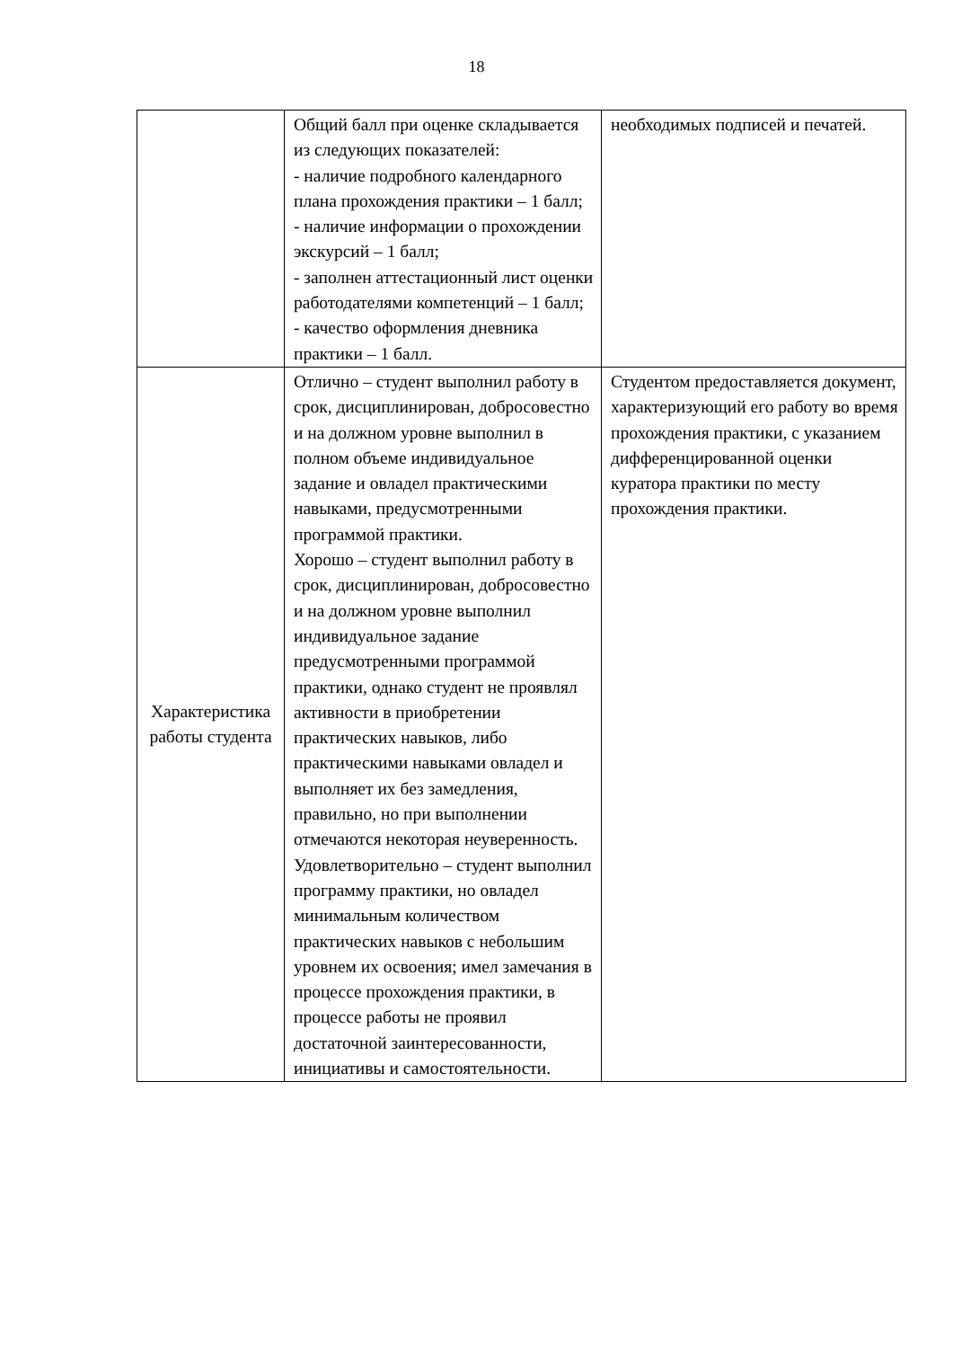18
| | Общий балл при оценке складывается из следующих показателей: - наличие подробного календарного плана прохождения практики – 1 балл; - наличие информации о прохождении экскурсий – 1 балл; - заполнен аттестационный лист оценки работодателями компетенций – 1 балл; - качество оформления дневника практики – 1 балл. | необходимых подписей и печатей. |
| Характеристика работы студента | Отлично – студент выполнил работу в срок, дисциплинирован, добросовестно и на должном уровне выполнил в полном объеме индивидуальное задание и овладел практическими навыками, предусмотренными программой практики. Хорошо – студент выполнил работу в срок, дисциплинирован, добросовестно и на должном уровне выполнил индивидуальное задание предусмотренными программой практики, однако студент не проявлял активности в приобретении практических навыков, либо практическими навыками овладел и выполняет их без замедления, правильно, но при выполнении отмечаются некоторая неуверенность. Удовлетворительно – студент выполнил программу практики, но овладел минимальным количеством практических навыков с небольшим уровнем их освоения; имел замечания в процессе прохождения практики, в процессе работы не проявил достаточной заинтересованности, инициативы и самостоятельности. | Студентом предоставляется документ, характеризующий его работу во время прохождения практики, с указанием дифференцированной оценки куратора практики по месту прохождения практики. |